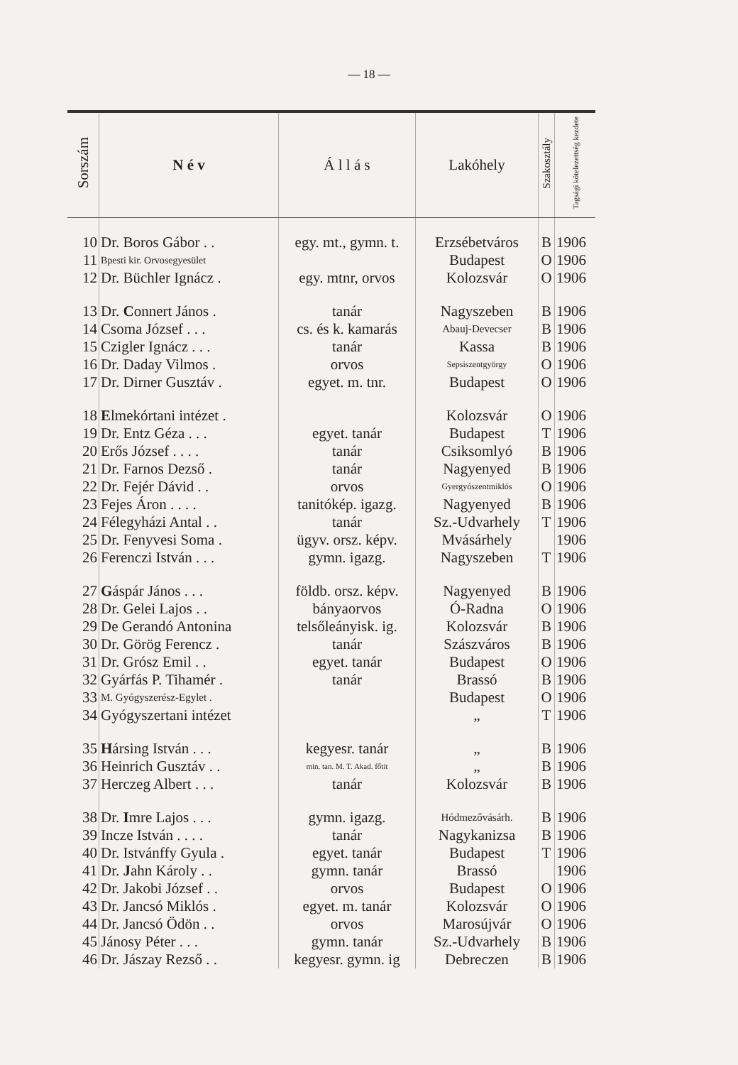— 18 —
| Sorszám | N é v | Á l l á s | Lakóhely | Szakosztály | Tagsági kötelezettség kezdete |
| --- | --- | --- | --- | --- | --- |
| 10 | Dr. Boros Gábor . . | egy. mt., gymn. t. | Erzsébetváros | B | 1906 |
| 11 | Bpesti kir. Orvosegyesület | | Budapest | O | 1906 |
| 12 | Dr. Büchler Ignácz . | egy. mtnr, orvos | Kolozsvár | O | 1906 |
| 13 | Dr. C onnert János . | tanár | Nagyszeben | B | 1906 |
| 14 | Csoma József . . . | cs. és k. kamarás | Abauj-Devecser | B | 1906 |
| 15 | Czigler Ignácz . . . | tanár | Kassa | B | 1906 |
| 16 | Dr. Daday Vilmos . | orvos | Sepsiszentgyörgy | O | 1906 |
| 17 | Dr. Dirner Gusztáv . | egyet. m. tnr. | Budapest | O | 1906 |
| 18 | E lmekórtani intézet . | | Kolozsvár | O | 1906 |
| 19 | Dr. Entz Géza . . . | egyet. tanár | Budapest | T | 1906 |
| 20 | Erős József . . . . | tanár | Csiksomlyó | B | 1906 |
| 21 | Dr. Farnos Dezső . | tanár | Nagyenyed | B | 1906 |
| 22 | Dr. Fejér Dávid . . | orvos | Gyergyószentmiklós | O | 1906 |
| 23 | Fejes Áron . . . . | tanitókép. igazg. | Nagyenyed | B | 1906 |
| 24 | Félegyházi Antal . . | tanár | Sz.-Udvarhely | T | 1906 |
| 25 | Dr. Fenyvesi Soma . | ügyv. orsz. képv. | Mvásárhely | | 1906 |
| 26 | Ferenczi István . . . | gymn. igazg. | Nagyszeben | T | 1906 |
| 27 | G áspár János . . . | földb. orsz. képv. | Nagyenyed | B | 1906 |
| 28 | Dr. Gelei Lajos . . | bányaorvos | Ó-Radna | O | 1906 |
| 29 | De Gerandó Antonina | telsőleányisk. ig. | Kolozsvár | B | 1906 |
| 30 | Dr. Görög Ferencz . | tanár | Szászváros | B | 1906 |
| 31 | Dr. Grósz Emil . . | egyet. tanár | Budapest | O | 1906 |
| 32 | Gyárfás P. Tihamér . | tanár | Brassó | B | 1906 |
| 33 | M. Gyógyszerész-Egylet . | | Budapest | O | 1906 |
| 34 | Gyógyszertani intézet | | „ | T | 1906 |
| 35 | H ársing István . . . | kegyesr. tanár | „ | B | 1906 |
| 36 | Heinrich Gusztáv . . | min. tan. M. T. Akad. főtit | „ | B | 1906 |
| 37 | Herczeg Albert . . . | tanár | Kolozsvár | B | 1906 |
| 38 | Dr. I mre Lajos . . . | gymn. igazg. | Hódmezővásárh. | B | 1906 |
| 39 | Incze István . . . . | tanár | Nagykanizsa | B | 1906 |
| 40 | Dr. Istvánffy Gyula . | egyet. tanár | Budapest | T | 1906 |
| 41 | Dr. J ahn Károly . . | gymn. tanár | Brassó | | 1906 |
| 42 | Dr. Jakobi József . . | orvos | Budapest | O | 1906 |
| 43 | Dr. Jancsó Miklós . | egyet. m. tanár | Kolozsvár | O | 1906 |
| 44 | Dr. Jancsó Ödön . . | orvos | Marosújvár | O | 1906 |
| 45 | Jánosy Péter . . . | gymn. tanár | Sz.-Udvarhely | B | 1906 |
| 46 | Dr. Jászay Rezső . . | kegyesr. gymn. ig | Debreczen | B | 1906 |